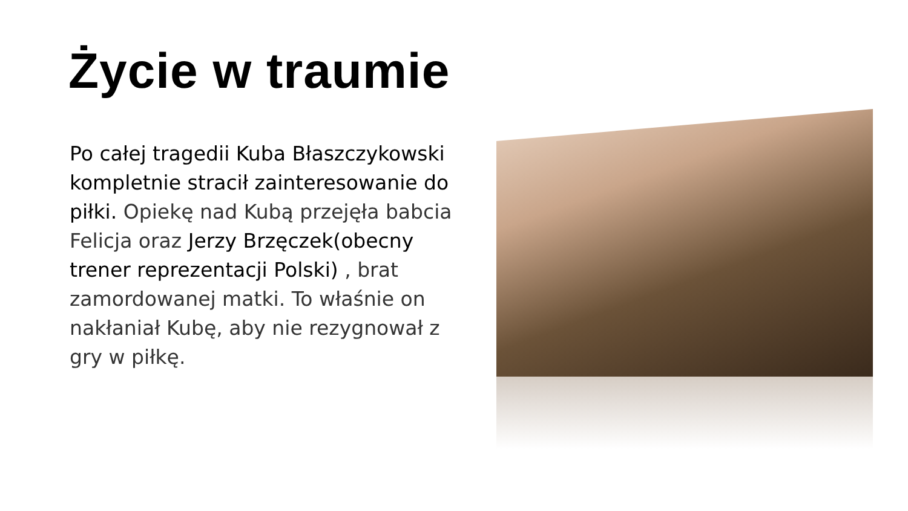Życie w traumie
Po całej tragedii Kuba Błaszczykowski kompletnie stracił zainteresowanie do piłki. Opiekę nad Kubą przejęła babcia Felicja oraz Jerzy Brzęczek(obecny trener reprezentacji Polski) , brat zamordowanej matki. To właśnie on nakłaniał Kubę, aby nie rezygnował z gry w piłkę.